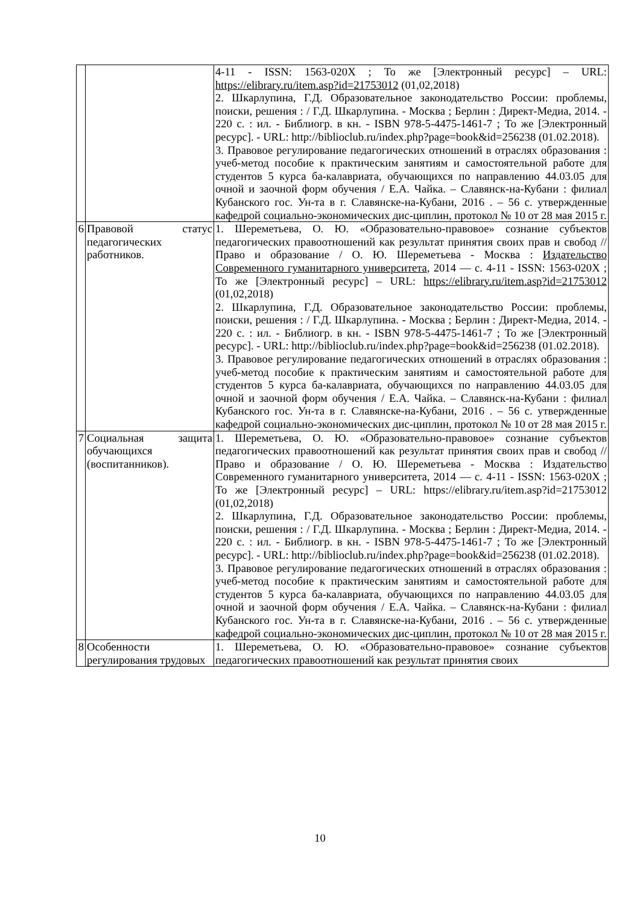| | | 4-11 - ISSN: 1563-020X ; То же [Электронный ресурс] – URL: https://elibrary.ru/item.asp?id=21753012 (01,02,2018) 2. Шкарлупина, Г.Д. Образовательное законодательство России: проблемы, поиски, решения : / Г.Д. Шкарлупина. - Москва ; Берлин : Директ-Медиа, 2014. - 220 с. : ил. - Библиогр. в кн. - ISBN 978-5-4475-1461-7 ; То же [Электронный ресурс]. - URL: http://biblioclub.ru/index.php?page=book&id=256238 (01.02.2018). 3. Правовое регулирование педагогических отношений в отраслях образования : учеб-метод пособие к практическим занятиям и самостоятельной работе для студентов 5 курса ба-калавриата, обучающихся по направлению 44.03.05 для очной и заочной форм обучения / Е.А. Чайка. – Славянск-на-Кубани : филиал Кубанского гос. Ун-та в г. Славянске-на-Кубани, 2016 . – 56 с. утвержденные кафедрой социально-экономических дис-циплин, протокол № 10 от 28 мая 2015 г. |
| 6 | Правовой статус педагогических работников. | 1. Шереметьева, О. Ю. «Образовательно-правовое» сознание субъектов педагогических правоотношений как результат принятия своих прав и свобод // Право и образование / О. Ю. Шереметьева - Москва : Издательство Современного гуманитарного университета , 2014 — с. 4-11 - ISSN: 1563-020X ; То же [Электронный ресурс] – URL: https://elibrary.ru/item.asp?id=21753012 (01,02,2018) 2. Шкарлупина, Г.Д. Образовательное законодательство России: проблемы, поиски, решения : / Г.Д. Шкарлупина. - Москва ; Берлин : Директ-Медиа, 2014. - 220 с. : ил. - Библиогр. в кн. - ISBN 978-5-4475-1461-7 ; То же [Электронный ресурс]. - URL: http://biblioclub.ru/index.php?page=book&id=256238 (01.02.2018). 3. Правовое регулирование педагогических отношений в отраслях образования : учеб-метод пособие к практическим занятиям и самостоятельной работе для студентов 5 курса ба-калавриата, обучающихся по направлению 44.03.05 для очной и заочной форм обучения / Е.А. Чайка. – Славянск-на-Кубани : филиал Кубанского гос. Ун-та в г. Славянске-на-Кубани, 2016 . – 56 с. утвержденные кафедрой социально-экономических дис-циплин, протокол № 10 от 28 мая 2015 г. |
| 7 | Социальная защита обучающихся (воспитанников). | 1. Шереметьева, О. Ю. «Образовательно-правовое» сознание субъектов педагогических правоотношений как результат принятия своих прав и свобод // Право и образование / О. Ю. Шереметьева - Москва : Издательство Современного гуманитарного университета, 2014 — с. 4-11 - ISSN: 1563-020X ; То же [Электронный ресурс] – URL: https://elibrary.ru/item.asp?id=21753012 (01,02,2018) 2. Шкарлупина, Г.Д. Образовательное законодательство России: проблемы, поиски, решения : / Г.Д. Шкарлупина. - Москва ; Берлин : Директ-Медиа, 2014. - 220 с. : ил. - Библиогр. в кн. - ISBN 978-5-4475-1461-7 ; То же [Электронный ресурс]. - URL: http://biblioclub.ru/index.php?page=book&id=256238 (01.02.2018). 3. Правовое регулирование педагогических отношений в отраслях образования : учеб-метод пособие к практическим занятиям и самостоятельной работе для студентов 5 курса ба-калавриата, обучающихся по направлению 44.03.05 для очной и заочной форм обучения / Е.А. Чайка. – Славянск-на-Кубани : филиал Кубанского гос. Ун-та в г. Славянске-на-Кубани, 2016 . – 56 с. утвержденные кафедрой социально-экономических дис-циплин, протокол № 10 от 28 мая 2015 г. |
| 8 | Особенности регулирования трудовых | 1. Шереметьева, О. Ю. «Образовательно-правовое» сознание субъектов педагогических правоотношений как результат принятия своих |
10